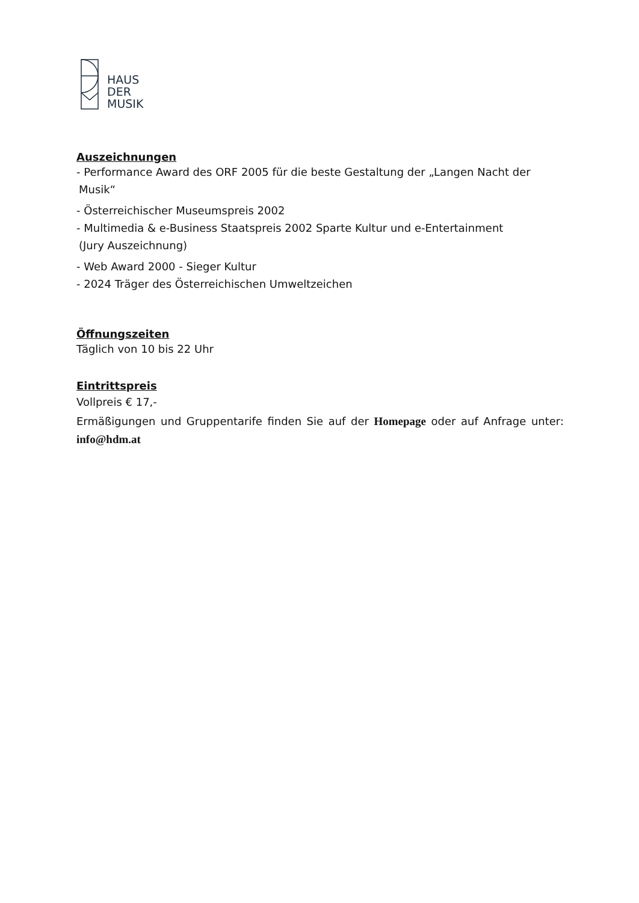HAUS
DER
MUSIK
Auszeichnungen
- Performance Award des ORF 2005 für die beste Gestaltung der „Langen Nacht der
Musik“
- Österreichischer Museumspreis 2002
- Multimedia & e-Business Staatspreis 2002 Sparte Kultur und e-Entertainment
(Jury Auszeichnung)
- Web Award 2000 - Sieger Kultur
- 2024 Träger des Österreichischen Umweltzeichen
Öffnungszeiten
Täglich von 10 bis 22 Uhr
Eintrittspreis
Vollpreis € 17,-
Ermäßigungen und Gruppentarife finden Sie auf der Homepage oder auf Anfrage unter: info@hdm.at